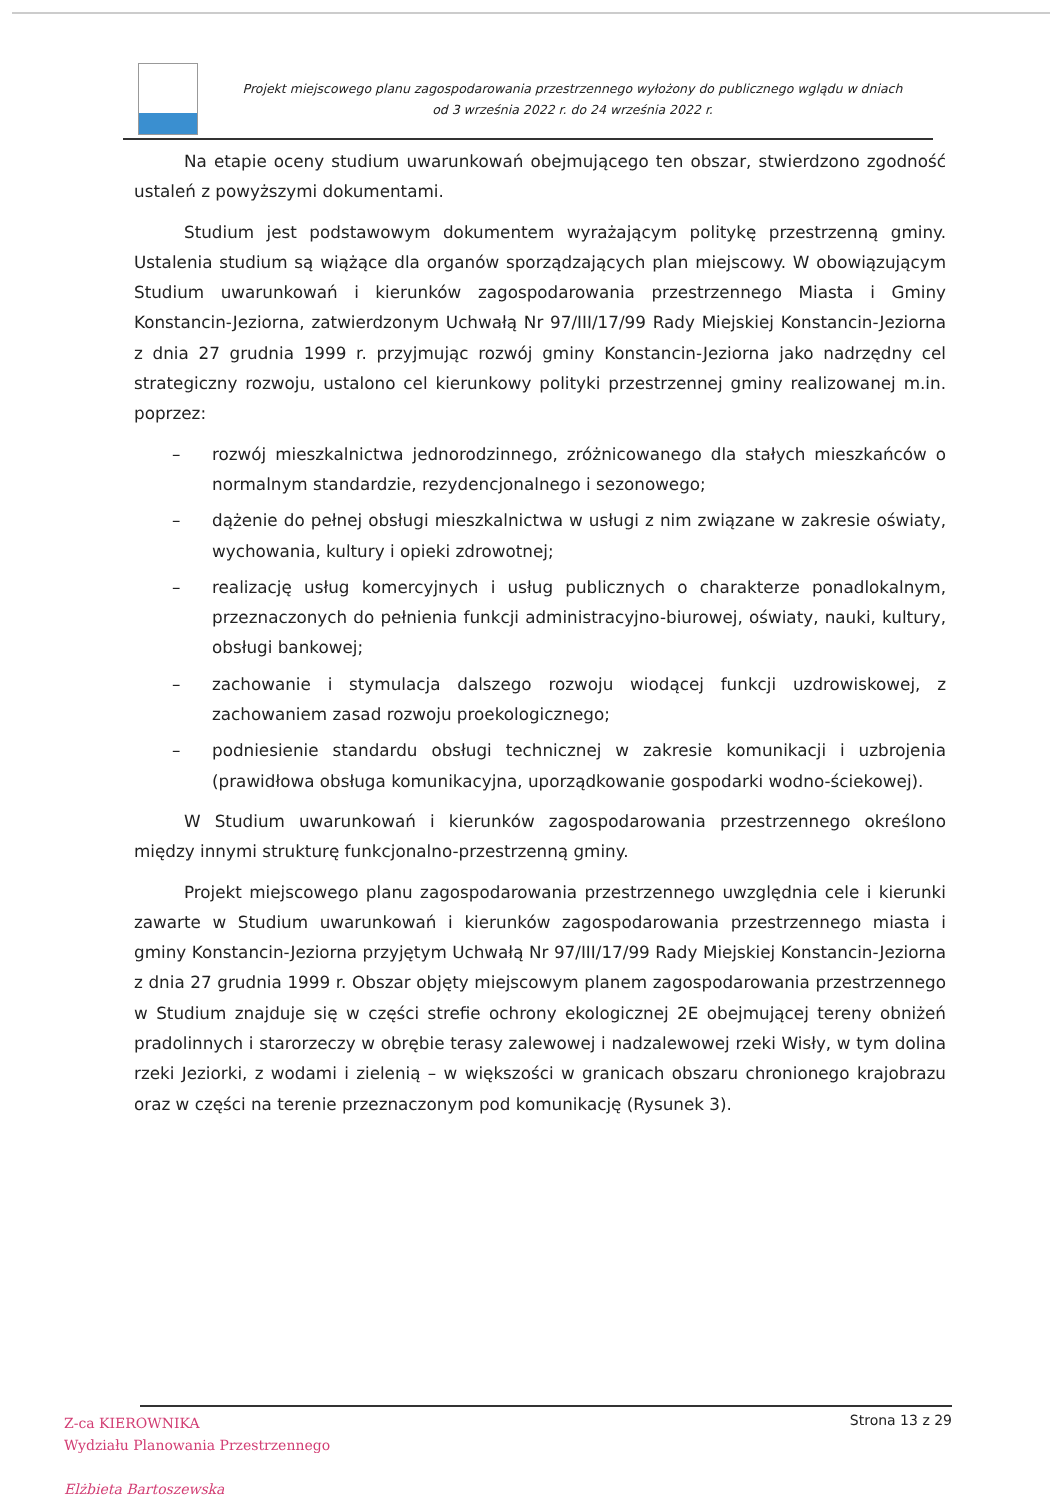Projekt miejscowego planu zagospodarowania przestrzennego wyłożony do publicznego wglądu w dniach
od 3 września 2022 r. do 24 września 2022 r.
Na etapie oceny studium uwarunkowań obejmującego ten obszar, stwierdzono zgodność ustaleń z powyższymi dokumentami.
Studium jest podstawowym dokumentem wyrażającym politykę przestrzenną gminy. Ustalenia studium są wiążące dla organów sporządzających plan miejscowy. W obowiązującym Studium uwarunkowań i kierunków zagospodarowania przestrzennego Miasta i Gminy Konstancin-Jeziorna, zatwierdzonym Uchwałą Nr 97/III/17/99 Rady Miejskiej Konstancin-Jeziorna z dnia 27 grudnia 1999 r. przyjmując rozwój gminy Konstancin-Jeziorna jako nadrzędny cel strategiczny rozwoju, ustalono cel kierunkowy polityki przestrzennej gminy realizowanej m.in. poprzez:
– rozwój mieszkalnictwa jednorodzinnego, zróżnicowanego dla stałych mieszkańców o normalnym standardzie, rezydencjonalnego i sezonowego;
– dążenie do pełnej obsługi mieszkalnictwa w usługi z nim związane w zakresie oświaty, wychowania, kultury i opieki zdrowotnej;
– realizację usług komercyjnych i usług publicznych o charakterze ponadlokalnym, przeznaczonych do pełnienia funkcji administracyjno-biurowej, oświaty, nauki, kultury, obsługi bankowej;
– zachowanie i stymulacja dalszego rozwoju wiodącej funkcji uzdrowiskowej, z zachowaniem zasad rozwoju proekologicznego;
– podniesienie standardu obsługi technicznej w zakresie komunikacji i uzbrojenia (prawidłowa obsługa komunikacyjna, uporządkowanie gospodarki wodno-ściekowej).
W Studium uwarunkowań i kierunków zagospodarowania przestrzennego określono między innymi strukturę funkcjonalno-przestrzenną gminy.
Projekt miejscowego planu zagospodarowania przestrzennego uwzględnia cele i kierunki zawarte w Studium uwarunkowań i kierunków zagospodarowania przestrzennego miasta i gminy Konstancin-Jeziorna przyjętym Uchwałą Nr 97/III/17/99 Rady Miejskiej Konstancin-Jeziorna z dnia 27 grudnia 1999 r. Obszar objęty miejscowym planem zagospodarowania przestrzennego w Studium znajduje się w części strefie ochrony ekologicznej 2E obejmującej tereny obniżeń pradolinnych i starorzeczy w obrębie terasy zalewowej i nadzalewowej rzeki Wisły, w tym dolina rzeki Jeziorki, z wodami i zielenią – w większości w granicach obszaru chronionego krajobrazu oraz w części na terenie przeznaczonym pod komunikację (Rysunek 3).
Z-ca KIEROWNIKA
Wydziału Planowania Przestrzennego
Elżbieta Bartoszewska
Strona 13 z 29